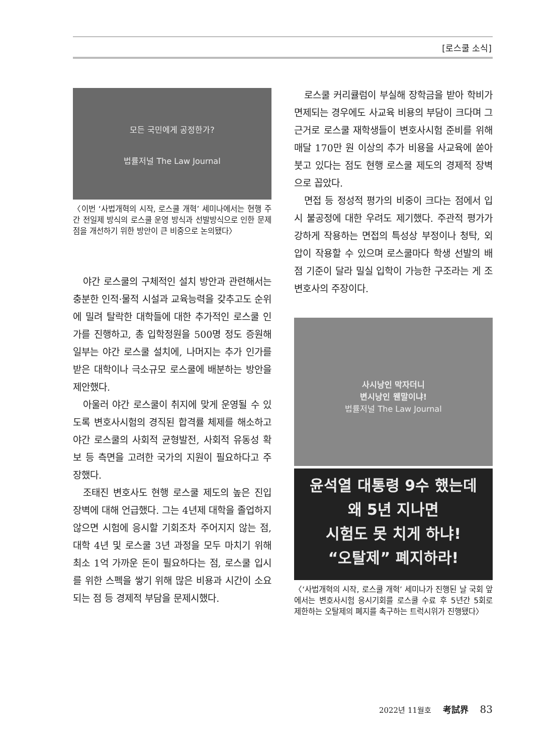[로스쿨 소식]
모든 국민에게 공정한가?
법률저널 The Law Journal
〈이번 ‘사법개혁의 시작, 로스쿨 개혁’ 세미나에서는 현행 주간 전일제 방식의 로스쿨 운영 방식과 선발방식으로 인한 문제점을 개선하기 위한 방안이 큰 비중으로 논의됐다〉
야간 로스쿨의 구체적인 설치 방안과 관련해서는 충분한 인적·물적 시설과 교육능력을 갖추고도 순위에 밀려 탈락한 대학들에 대한 추가적인 로스쿨 인가를 진행하고, 총 입학정원을 500명 정도 증원해 일부는 야간 로스쿨 설치에, 나머지는 추가 인가를 받은 대학이나 극소규모 로스쿨에 배분하는 방안을 제안했다.
아울러 야간 로스쿨이 취지에 맞게 운영될 수 있도록 변호사시험의 경직된 합격률 체제를 해소하고 야간 로스쿨의 사회적 균형발전, 사회적 유동성 확보 등 측면을 고려한 국가의 지원이 필요하다고 주장했다.
조태진 변호사도 현행 로스쿨 제도의 높은 진입장벽에 대해 언급했다. 그는 4년제 대학을 졸업하지 않으면 시험에 응시할 기회조차 주어지지 않는 점, 대학 4년 및 로스쿨 3년 과정을 모두 마치기 위해 최소 1억 가까운 돈이 필요하다는 점, 로스쿨 입시를 위한 스펙을 쌓기 위해 많은 비용과 시간이 소요되는 점 등 경제적 부담을 문제시했다.
로스쿨 커리큘럼이 부실해 장학금을 받아 학비가 면제되는 경우에도 사교육 비용의 부담이 크다며 그 근거로 로스쿨 재학생들이 변호사시험 준비를 위해 매달 170만 원 이상의 추가 비용을 사교육에 쏟아붓고 있다는 점도 현행 로스쿨 제도의 경제적 장벽으로 꼽았다.
면접 등 정성적 평가의 비중이 크다는 점에서 입시 불공정에 대한 우려도 제기했다. 주관적 평가가 강하게 작용하는 면접의 특성상 부정이나 청탁, 외압이 작용할 수 있으며 로스쿨마다 학생 선발의 배점 기준이 달라 밀실 입학이 가능한 구조라는 게 조 변호사의 주장이다.
사시낭인 막자더니
변시낭인 웬말이냐!
법률저널 The Law Journal
윤석열 대통령 9수 했는데
왜 5년 지나면
시험도 못 치게 하냐!
“오탈제” 폐지하라!
〈‘사법개혁의 시작, 로스쿨 개혁’ 세미나가 진행된 날 국회 앞에서는 변호사시험 응시기회를 로스쿨 수료 후 5년간 5회로 제한하는 오탈제의 폐지를 촉구하는 트럭시위가 진행됐다〉
2022년 11월호 考試界 83